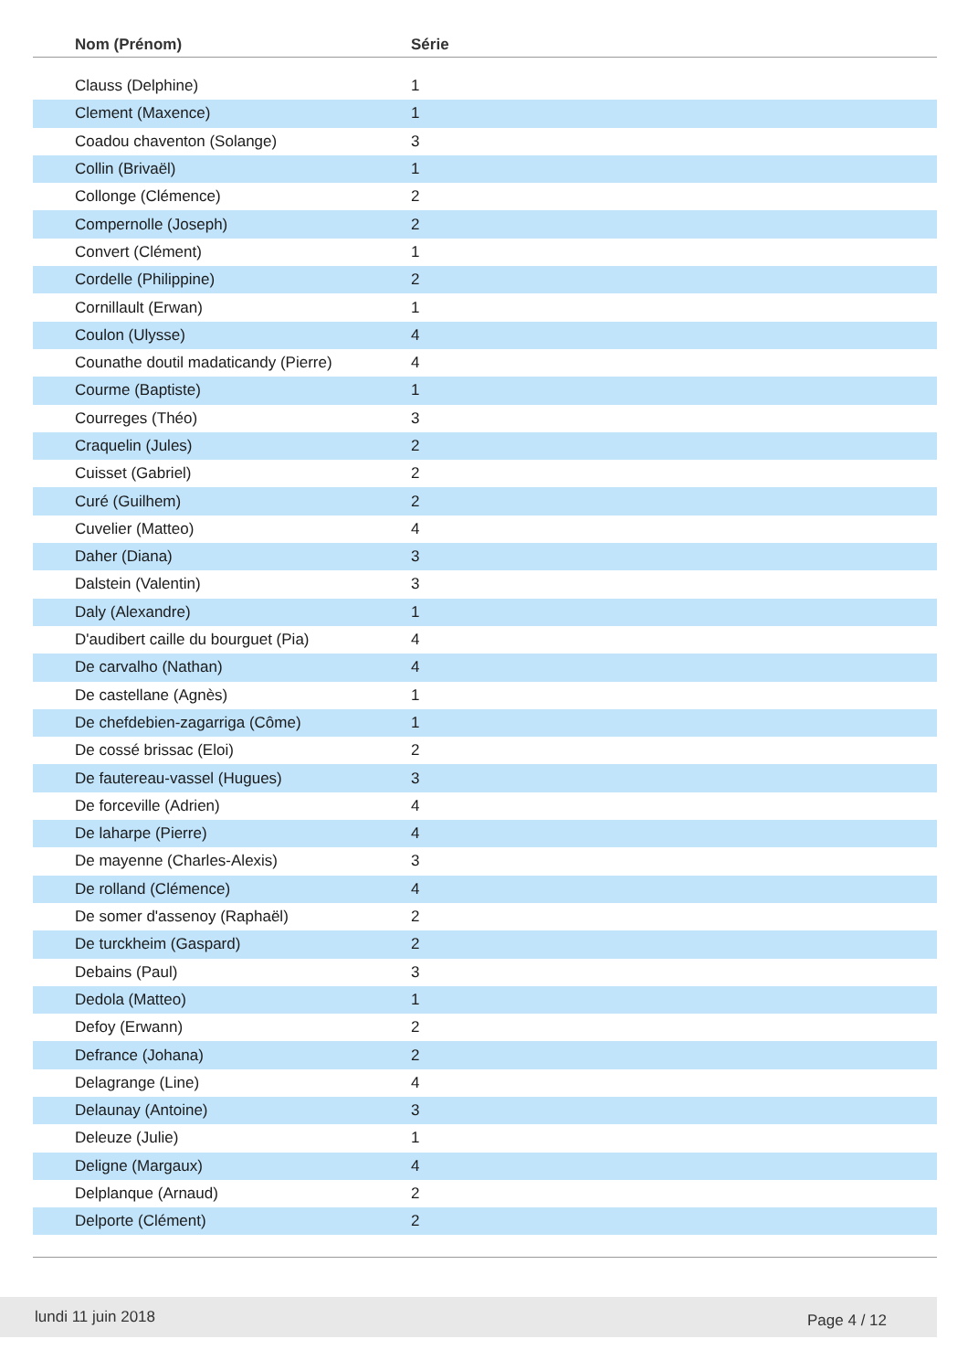| Nom (Prénom) | Série |
| --- | --- |
| Clauss (Delphine) | 1 |
| Clement (Maxence) | 1 |
| Coadou chaventon (Solange) | 3 |
| Collin (Brivaël) | 1 |
| Collonge (Clémence) | 2 |
| Compernolle (Joseph) | 2 |
| Convert (Clément) | 1 |
| Cordelle (Philippine) | 2 |
| Cornillault (Erwan) | 1 |
| Coulon (Ulysse) | 4 |
| Counathe doutil madaticandy (Pierre) | 4 |
| Courme (Baptiste) | 1 |
| Courreges (Théo) | 3 |
| Craquelin (Jules) | 2 |
| Cuisset (Gabriel) | 2 |
| Curé (Guilhem) | 2 |
| Cuvelier (Matteo) | 4 |
| Daher (Diana) | 3 |
| Dalstein (Valentin) | 3 |
| Daly (Alexandre) | 1 |
| D'audibert caille du bourguet (Pia) | 4 |
| De carvalho (Nathan) | 4 |
| De castellane (Agnès) | 1 |
| De chefdebien-zagarriga (Côme) | 1 |
| De cossé brissac (Eloi) | 2 |
| De fautereau-vassel (Hugues) | 3 |
| De forceville (Adrien) | 4 |
| De laharpe (Pierre) | 4 |
| De mayenne (Charles-Alexis) | 3 |
| De rolland (Clémence) | 4 |
| De somer d'assenoy (Raphaël) | 2 |
| De turckheim (Gaspard) | 2 |
| Debains (Paul) | 3 |
| Dedola (Matteo) | 1 |
| Defoy (Erwann) | 2 |
| Defrance (Johana) | 2 |
| Delagrange (Line) | 4 |
| Delaunay (Antoine) | 3 |
| Deleuze (Julie) | 1 |
| Deligne (Margaux) | 4 |
| Delplanque (Arnaud) | 2 |
| Delporte (Clément) | 2 |
lundi 11 juin 2018 Page 4 / 12